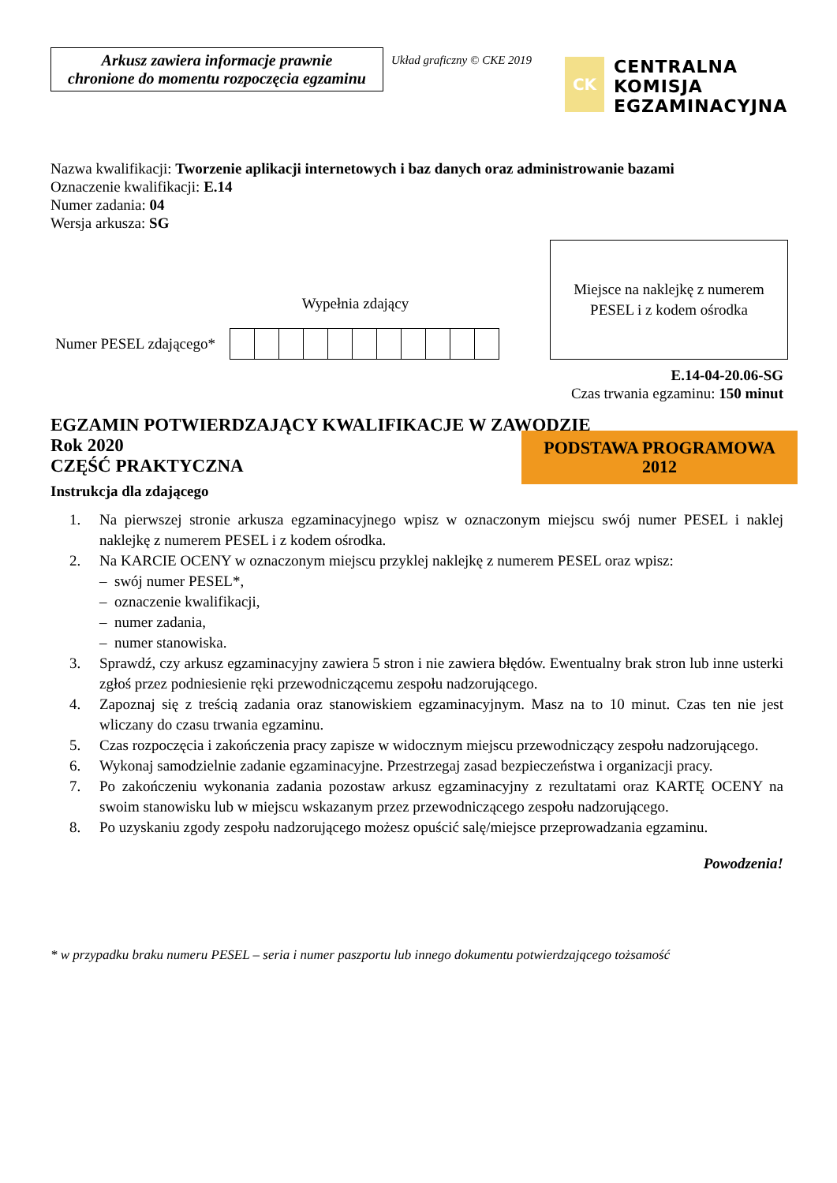Arkusz zawiera informacje prawnie
chronione do momentu rozpoczęcia egzaminu
Układ graficzny © CKE 2019
CK
CENTRALNA
KOMISJA
EGZAMINACYJNA
Nazwa kwalifikacji: Tworzenie aplikacji internetowych i baz danych oraz administrowanie bazami
Oznaczenie kwalifikacji: E.14
Numer zadania: 04
Wersja arkusza: SG
Wypełnia zdający
Numer PESEL zdającego*
Miejsce na naklejkę z numerem
PESEL i z kodem ośrodka
E.14-04-20.06-SG
Czas trwania egzaminu: 150 minut
EGZAMIN POTWIERDZAJĄCY KWALIFIKACJE W ZAWODZIE
Rok 2020
CZĘŚĆ PRAKTYCZNA
PODSTAWA PROGRAMOWA
2012
Instrukcja dla zdającego
1. Na pierwszej stronie arkusza egzaminacyjnego wpisz w oznaczonym miejscu swój numer PESEL i naklej naklejkę z numerem PESEL i z kodem ośrodka.
2. Na KARCIE OCENY w oznaczonym miejscu przyklej naklejkę z numerem PESEL oraz wpisz:
– swój numer PESEL*,
– oznaczenie kwalifikacji,
– numer zadania,
– numer stanowiska.
3. Sprawdź, czy arkusz egzaminacyjny zawiera 5 stron i nie zawiera błędów. Ewentualny brak stron lub inne usterki zgłoś przez podniesienie ręki przewodniczącemu zespołu nadzorującego.
4. Zapoznaj się z treścią zadania oraz stanowiskiem egzaminacyjnym. Masz na to 10 minut. Czas ten nie jest wliczany do czasu trwania egzaminu.
5. Czas rozpoczęcia i zakończenia pracy zapisze w widocznym miejscu przewodniczący zespołu nadzorującego.
6. Wykonaj samodzielnie zadanie egzaminacyjne. Przestrzegaj zasad bezpieczeństwa i organizacji pracy.
7. Po zakończeniu wykonania zadania pozostaw arkusz egzaminacyjny z rezultatami oraz KARTĘ OCENY na swoim stanowisku lub w miejscu wskazanym przez przewodniczącego zespołu nadzorującego.
8. Po uzyskaniu zgody zespołu nadzorującego możesz opuścić salę/miejsce przeprowadzania egzaminu.
Powodzenia!
* w przypadku braku numeru PESEL – seria i numer paszportu lub innego dokumentu potwierdzającego tożsamość